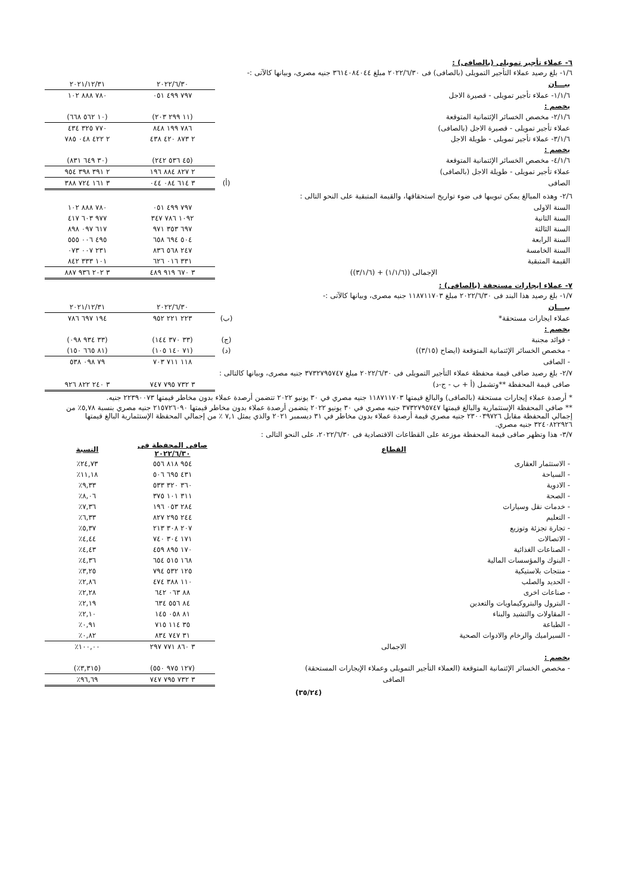٦- عملاء تأجير تمويلى (بالصافى) :
١/٦- بلغ رصيد عملاء التأجير التمويلى (بالصافى) فى ٢٠٢٢/٦/٣٠ مبلغ ٣٦١٤٠٨٤٠٤٤ جنيه مصرى، وبيانها كالآتى :-
| بيـــان | | ٢٠٢٢/٦/٣٠ | ٢٠٢١/١٢/٣١ |
| ١/١/٦- عملاء تأجير تمويلى - قصيرة الاجل | | ٧٩٧ ٤٩٩ ٠٥١ | ٧٨٠ ٨٨٨ ١٠٢ |
| يخصم : | | | |
| ٢/١/٦- مخصص الخسائر الإئتمانية المتوقعة | | (١١ ٢٩٩ ٢٠٣) | (١٠ ٥٦٢ ٦٦٨) |
| عملاء تأجير تمويلى - قصيرة الاجل (بالصافى) | | ٧٨٦ ١٩٩ ٨٤٨ | ٧٧٠ ٣٢٥ ٤٣٤ |
| ٣/١/٦- عملاء تأجير تمويلى - طويلة الاجل | | ٢ ٨٧٣ ٤٢٠ ٤٣٨ | ٢ ٤٢٢ ٠٤٨ ٧٨٥ |
| يخصم : | | | |
| ٤/١/٦- مخصص الخسائر الإئتمانية المتوقعة | | (٤٥ ٥٣٦ ٢٤٢) | (٣٠ ٦٤٩ ٨٣١) |
| عملاء تأجير تمويلى - طويلة الاجل (بالصافى) | | ٢ ٨٢٧ ٨٨٤ ١٩٦ | ٢ ٣٩١ ٣٩٨ ٩٥٤ |
| الصافى | (أ) | ٣ ٦١٤ ٠٨٤ ٠٤٤ | ٣ ١٦١ ٧٢٤ ٣٨٨ |
٢/٦- وهذه المبالغ يمكن تبويبها فى ضوء تواريخ استحقاقها، والقيمة المتبقية على النحو التالى :
| السنة الاولى | ٧٩٧ ٤٩٩ ٠٥١ | ٧٨٠ ٨٨٨ ١٠٢ |
| السنة الثانية | ١٠٩٢ ٧٨٦ ٣٤٧ | ٩٧٧ ٦٠٣ ٤١٧ |
| السنة الثالثة | ٦٩٧ ٣٥٣ ٩٧١ | ٦١٧ ٠٩٧ ٨٩٨ |
| السنة الرابعة | ٥٠٤ ٦٩٤ ٦٥٨ | ٤٩٥ ٠٠٦ ٥٥٥ |
| السنة الخامسة | ٢٤٧ ٥٦٨ ٨٣٦ | ٢٣١ ٠٠٧ ٠٧٣ |
| القيمة المتبقية | ٣٣١ ٠١٦ ٦٢٦ | ١٠١ ٣٣٣ ٨٤٢ |
| الإجمالى ((١/١/٦) + (٣/١/٦)) | ٣ ٦٧٠ ٩١٩ ٤٨٩ | ٣ ٢٠٢ ٩٣٦ ٨٨٧ |
٧- عملاء ايجارات مستحقة (بالصافى) :
١/٧- بلغ رصيد هذا البند فى ٢٠٢٢/٦/٣٠ مبلغ ١١٨٧١١٧٠٣ جنيه مصرى، وبيانها كالآتى :-
| بيـــان | | ٢٠٢٢/٦/٣٠ | ٢٠٢١/١٢/٣١ |
| عملاء ايجارات مستحقة* | (ب) | ٢٢٣ ٢٢١ ٩٥٢ | ١٩٤ ٦٩٧ ٧٨٦ |
| يخصم : | | | |
| - فوائد مجنبة | (ج) | (٣٣ ٣٧٠ ١٤٤) | (٣٣ ٩٣٤ ٠٩٨) |
| - مخصص الخسائر الإئتمانية المتوقعة (ايضاح (٣/١٥)) | (د) | (٧١ ١٤٠ ١٠٥) | (٨١ ٦٦٥ ١٥٠) |
| - الصافى | | ١١٨ ٧١١ ٧٠٣ | ٧٩ ٠٩٨ ٥٣٨ |
٢/٧- بلغ رصيد صافى قيمة محفظة عملاء التأجير التمويلى فى ٢٠٢٢/٦/٣٠ مبلغ ٣٧٣٢٧٩٥٧٤٧ جنيه مصرى، وبيانها كالتالى :
| صافى قيمة المحفظة **وتشمل (أ + ب - ج-د) | ٣ ٧٣٢ ٧٩٥ ٧٤٧ | ٣ ٢٤٠ ٨٢٢ ٩٢٦ |
* أرصدة عملاء إيجارات مستحقة (بالصافى) والبالغ قيمتها ١١٨٧١١٧٠٣ جنيه مصري في ٣٠ يونيو ٢٠٢٢ تتضمن أرصدة عملاء بدون مخاطر قيمتها ٢٢٣٩٠٠٧٣ جنيه.
** صافي المحفظة الإستثمارية والبالغ قيمتها ٣٧٣٢٧٩٥٧٤٧ جنيه مصري في ٣٠ يونيو ٢٠٢٢ يتضمن أرصدة عملاء بدون مخاطر قيمتها ٢١٥٧٢٦٠٩٠ جنيه مصري بنسبة ٥,٧٨٪ من إجمالي المحفظة مقابل ٢٣٠٠٣٩٧٢٦ جنيه مصري قيمة أرصدة عملاء بدون مخاطر في ٣١ ديسمبر ٢٠٢١ والذي يمثل ٧,١ ٪ من إجمالي المحفظة الإستثمارية البالغ قيمتها ٣٢٤٠٨٢٢٩٢٦ جنيه مصري.
٣/٧- هذا وتظهر صافى قيمة المحفظة موزعة على القطاعات الاقتصادية فى ٢٠٢٢/٦/٣٠، على النحو التالى :
| القطاع | صافى المحفظة فى ٢٠٢٢/٦/٣٠ | النسبة |
| --- | --- | --- |
| - الاستثمار العقارى | ٩٥٤ ٨١٨ ٥٥٦ | ٢٤,٧٣٪ |
| - السياحة | ٤٣١ ٦٩٥ ٥٠٦ | ١١,١٨٪ |
| - الادوية | ٣٦٠ ٣٢٠ ٥٣٣ | ٩,٣٣٪ |
| - الصحة | ٣١١ ١٠١ ٣٧٥ | ٨,٠٦٪ |
| - خدمات نقل وسيارات | ٢٨٤ ٠٥٣ ١٩٦ | ٧,٣٦٪ |
| - التعليم | ٢٤٤ ٢٩٥ ٨٢٧ | ٦,٣٣٪ |
| - تجارة تجزئة وتوزيع | ٢٠٧ ٣٠٨ ٢١٣ | ٥,٣٧٪ |
| - الاتصالات | ١٧١ ٣٠٤ ٧٤٠ | ٤,٤٤٪ |
| - الصناعات الغذائية | ١٧٠ ٨٩٥ ٤٥٩ | ٤,٤٣٪ |
| - البنوك والمؤسسات المالية | ١٦٨ ٥١٥ ٦٥٤ | ٤,٣٦٪ |
| - منتجات بلاستيكية | ١٢٥ ٥٣٢ ٧٩٤ | ٣,٢٥٪ |
| - الحديد والصلب | ١١٠ ٣٨٨ ٤٧٤ | ٢,٨٦٪ |
| - صناعات اخرى | ٨٨ ٠٦٣ ٦٤٢ | ٢,٢٨٪ |
| - البترول والبتروكيماويات والتعدين | ٨٤ ٥٥٦ ٦٣٤ | ٢,١٩٪ |
| - المقاولات والتشيد والبناء | ٨١ ٠٥٨ ١٤٥ | ٢,١٠٪ |
| - الطباعة | ٣٥ ١١٤ ٧١٥ | ٠,٩١٪ |
| - السيراميك والرخام والادوات الصحية | ٣١ ٧٤٧ ٨٣٤ | ٠,٨٢٪ |
| الاجمالى | ٣ ٨٦٠ ٧٧١ ٢٩٧ | ١٠٠,٠٠٪ |
| يخصم : | | |
| - مخصص الخسائر الإئتمانية المتوقعة (العملاء التأجير التمويلى وعملاء الإيجارات المستحقة) | (١٢٧ ٩٧٥ ٥٥٠) | (٣,٣١٥٪) |
| الصافى | ٣ ٧٣٢ ٧٩٥ ٧٤٧ | ٩٦,٦٩٪ |
(٣٥/٢٤)